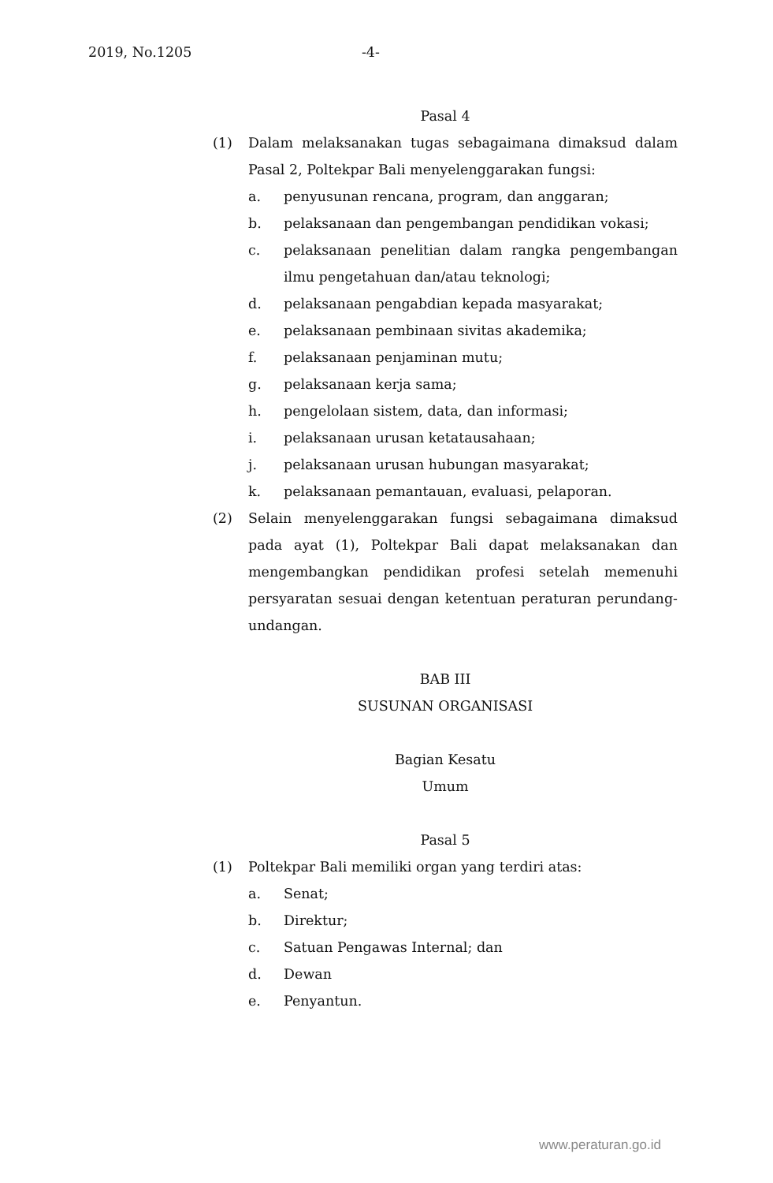2019, No.1205 -4-
Pasal 4
(1) Dalam melaksanakan tugas sebagaimana dimaksud dalam Pasal 2, Poltekpar Bali menyelenggarakan fungsi:
a. penyusunan rencana, program, dan anggaran;
b. pelaksanaan dan pengembangan pendidikan vokasi;
c. pelaksanaan penelitian dalam rangka pengembangan ilmu pengetahuan dan/atau teknologi;
d. pelaksanaan pengabdian kepada masyarakat;
e. pelaksanaan pembinaan sivitas akademika;
f. pelaksanaan penjaminan mutu;
g. pelaksanaan kerja sama;
h. pengelolaan sistem, data, dan informasi;
i. pelaksanaan urusan ketatausahaan;
j. pelaksanaan urusan hubungan masyarakat;
k. pelaksanaan pemantauan, evaluasi, pelaporan.
(2) Selain menyelenggarakan fungsi sebagaimana dimaksud pada ayat (1), Poltekpar Bali dapat melaksanakan dan mengembangkan pendidikan profesi setelah memenuhi persyaratan sesuai dengan ketentuan peraturan perundang-undangan.
BAB III
SUSUNAN ORGANISASI
Bagian Kesatu
Umum
Pasal 5
(1) Poltekpar Bali memiliki organ yang terdiri atas:
a. Senat;
b. Direktur;
c. Satuan Pengawas Internal; dan
d. Dewan
e. Penyantun.
www.peraturan.go.id